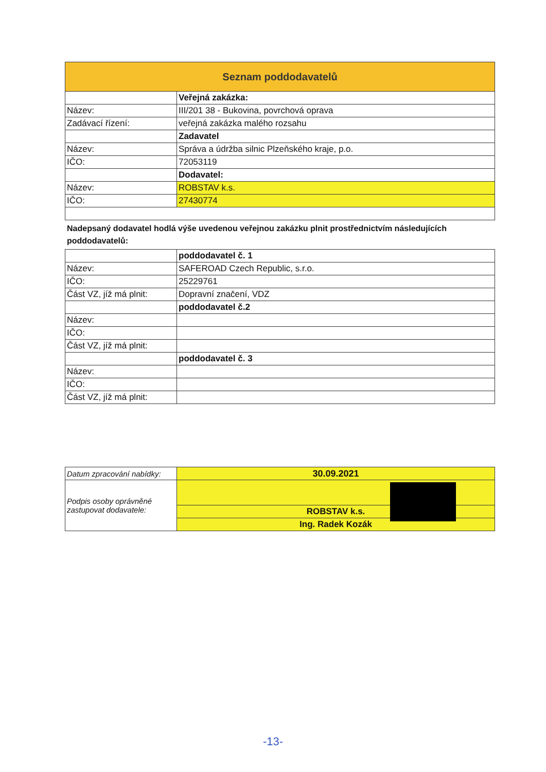| Seznam poddodavatelů | |
| | Veřejná zakázka: |
| Název: | III/201 38 - Bukovina, povrchová oprava |
| Zadávací řízení: | veřejná zakázka malého rozsahu |
| | Zadavatel |
| Název: | Správa a údržba silnic Plzeňského kraje, p.o. |
| IČO: | 72053119 |
| | Dodavatel: |
| Název: | ROBSTAV k.s. |
| IČO: | 27430774 |
Nadepsaný dodavatel hodlá výše uvedenou veřejnou zakázku plnit prostřednictvím následujících poddodavatelů:
| | poddodavatel č. 1 |
| Název: | SAFEROAD Czech Republic, s.r.o. |
| IČO: | 25229761 |
| Část VZ, jíž má plnit: | Dopravní značení, VDZ |
| | poddodavatel č.2 |
| Název: | |
| IČO: | |
| Část VZ, jíž má plnit: | |
| | poddodavatel č. 3 |
| Název: | |
| IČO: | |
| Část VZ, jíž má plnit: | |
| Datum zpracování nabídky: | 30.09.2021 |
| Podpis osoby oprávněné zastupovat dodavatele: | |
| | ROBSTAV k.s. |
| | Ing. Radek Kozák |
-13-